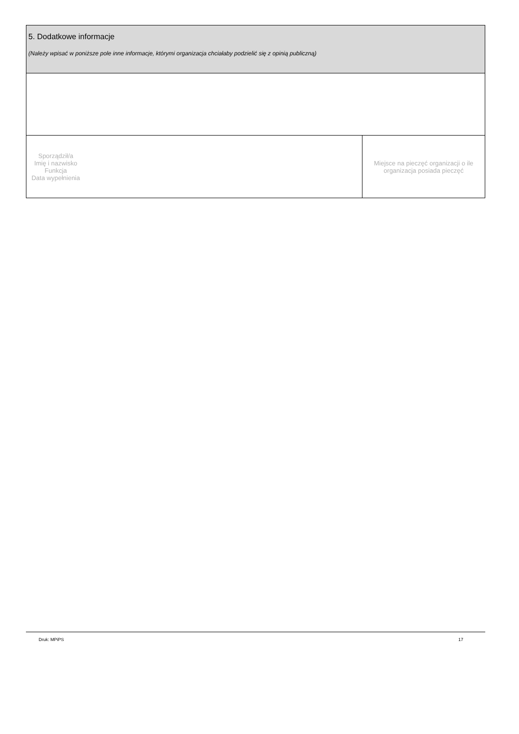| 5. Dodatkowe informacje (Należy wpisać w poniższe pole inne informacje, którymi organizacja chciałaby podzielić się z opinią publiczną) | |
| Sporządził/a Imię i nazwisko Funkcja Data wypełnienia | Miejsce na pieczęć organizacji o ile organizacja posiada pieczęć |
Druk: MPiPS 17